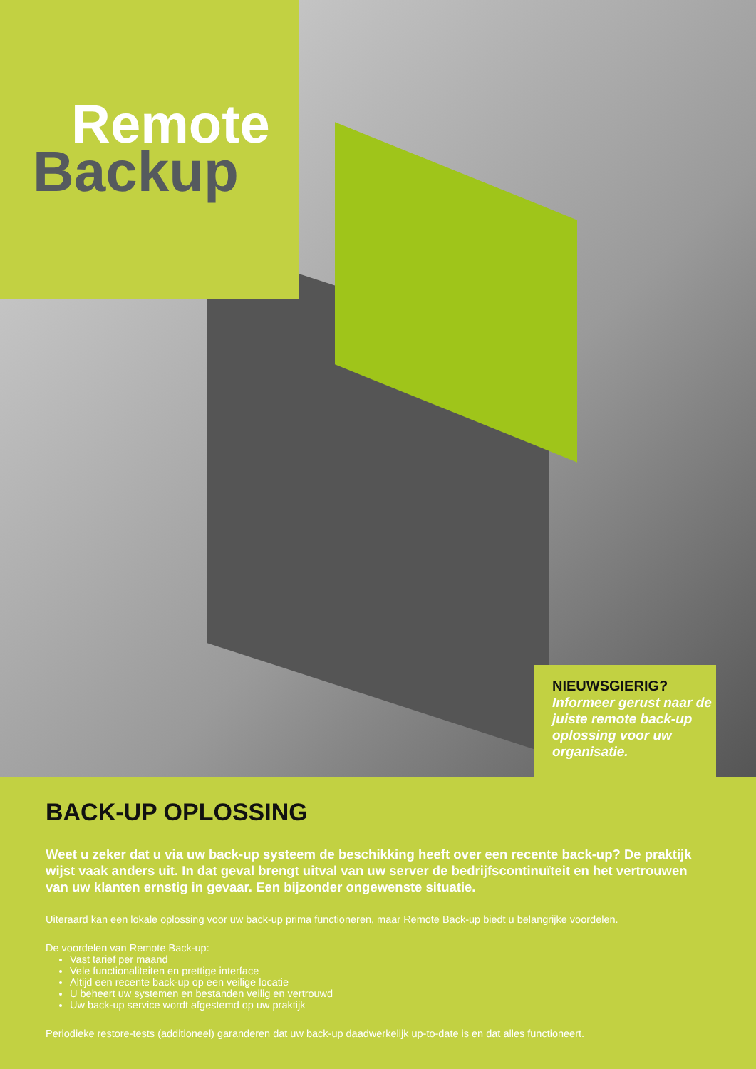Remote
Backup
NIEUWSGIERIG?
Informeer gerust naar de juiste remote back-up oplossing voor uw organisatie.
BACK-UP OPLOSSING
Weet u zeker dat u via uw back-up systeem de beschikking heeft over een recente back-up? De praktijk wijst vaak anders uit. In dat geval brengt uitval van uw server de bedrijfscontinuïteit en het vertrouwen van uw klanten ernstig in gevaar. Een bijzonder ongewenste situatie.
Uiteraard kan een lokale oplossing voor uw back-up prima functioneren, maar Remote Back-up biedt u belangrijke voordelen.
De voordelen van Remote Back-up:
Vast tarief per maand
Vele functionaliteiten en prettige interface
Altijd een recente back-up op een veilige locatie
U beheert uw systemen en bestanden veilig en vertrouwd
Uw back-up service wordt afgestemd op uw praktijk
Periodieke restore-tests (additioneel) garanderen dat uw back-up daadwerkelijk up-to-date is en dat alles functioneert.